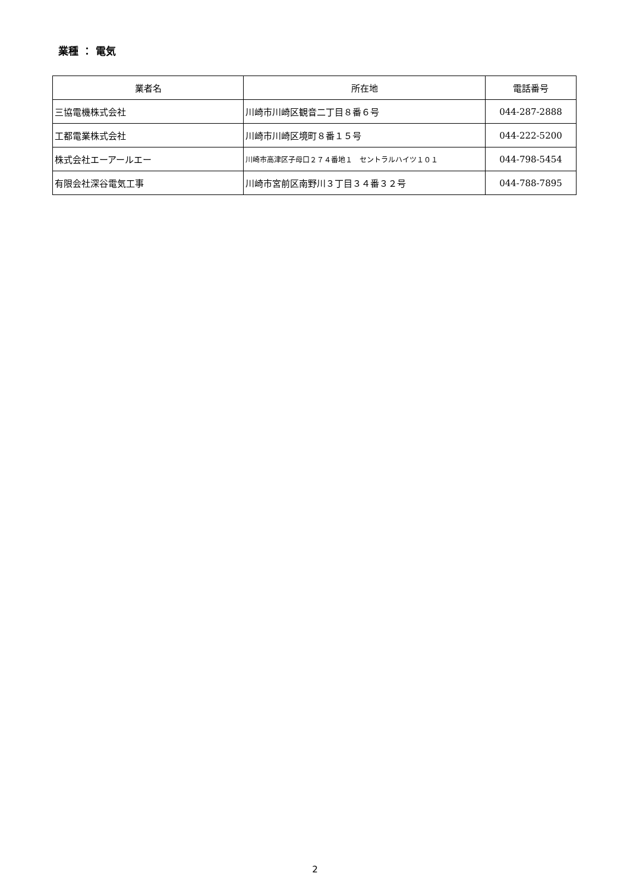業種 ： 電気
| 業者名 | 所在地 | 電話番号 |
| --- | --- | --- |
| 三協電機株式会社 | 川崎市川崎区観音二丁目８番６号 | 044-287-2888 |
| 工都電業株式会社 | 川崎市川崎区境町８番１５号 | 044-222-5200 |
| 株式会社エーアールエー | 川崎市高津区子母口２７４番地１ セントラルハイツ１０１ | 044-798-5454 |
| 有限会社深谷電気工事 | 川崎市宮前区南野川３丁目３４番３２号 | 044-788-7895 |
2